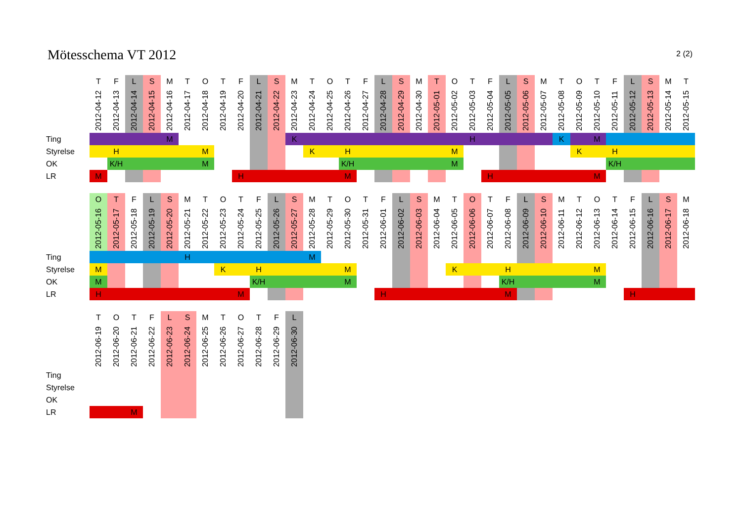2 (2)
Mötesschema VT 2012
| | T | F | L | S | M | T | O | T | F | L | S | M | T | O | T | F | L | S | M | T | O | T | F | L | S | M | T | O | T | F | L | S | M | T |
| | 2012-04-12 | 2012-04-13 | 2012-04-14 | 2012-04-15 | 2012-04-16 | 2012-04-17 | 2012-04-18 | 2012-04-19 | 2012-04-20 | 2012-04-21 | 2012-04-22 | 2012-04-23 | 2012-04-24 | 2012-04-25 | 2012-04-26 | 2012-04-27 | 2012-04-28 | 2012-04-29 | 2012-04-30 | 2012-05-01 | 2012-05-02 | 2012-05-03 | 2012-05-04 | 2012-05-05 | 2012-05-06 | 2012-05-07 | 2012-05-08 | 2012-05-09 | 2012-05-10 | 2012-05-11 | 2012-05-12 | 2012-05-13 | 2012-05-14 | 2012-05-15 |
| Ting | | | | | M | | | | | | | K | | | | | | | | | | H | | | | | K | | M | | | | | |
| Styrelse | | H | | | | | M | | | | | | K | | H | | | | | | M | | | | | | | K | | H | | | | |
| OK | | K/H | | | | | M | | | | | | | | K/H | | | | | | M | | | | | | | | | K/H | | | | |
| LR | M | | | | | | | | H | | | | | | M | | | | | | | | H | | | | | | M | | | | | |
| | O | T | F | L | S | M | T | O | T | F | L | S | M | T | O | T | F | L | S | M | T | O | T | F | L | S | M | T | O | T | F | L | S | M |
| | 2012-05-16 | 2012-05-17 | 2012-05-18 | 2012-05-19 | 2012-05-20 | 2012-05-21 | 2012-05-22 | 2012-05-23 | 2012-05-24 | 2012-05-25 | 2012-05-26 | 2012-05-27 | 2012-05-28 | 2012-05-29 | 2012-05-30 | 2012-05-31 | 2012-06-01 | 2012-06-02 | 2012-06-03 | 2012-06-04 | 2012-06-05 | 2012-06-06 | 2012-06-07 | 2012-06-08 | 2012-06-09 | 2012-06-10 | 2012-06-11 | 2012-06-12 | 2012-06-13 | 2012-06-14 | 2012-06-15 | 2012-06-16 | 2012-06-17 | 2012-06-18 |
| Ting | | | | | | H | | | | | | | M | | | | | | | | | | | | | | | | | | | | | |
| Styrelse | M | | | | | | | K | | H | | | | | M | | | | | | K | | | H | | | | | M | | | | | |
| OK | M | | | | | | | | | K/H | | | | | M | | | | | | | | | K/H | | | | | M | | | | | |
| LR | H | | | | | | | | M | | | | | | | | H | | | | | | | M | | | | | | | H | | | |
| | T | O | T | F | L | S | M | T | O | T | F | L |
| | 2012-06-19 | 2012-06-20 | 2012-06-21 | 2012-06-22 | 2012-06-23 | 2012-06-24 | 2012-06-25 | 2012-06-26 | 2012-06-27 | 2012-06-28 | 2012-06-29 | 2012-06-30 |
| Ting | | | | | | | | | | | | |
| Styrelse | | | | | | | | | | | | |
| OK | | | | | | | | | | | | |
| LR | | | M | | | | | | | | | |